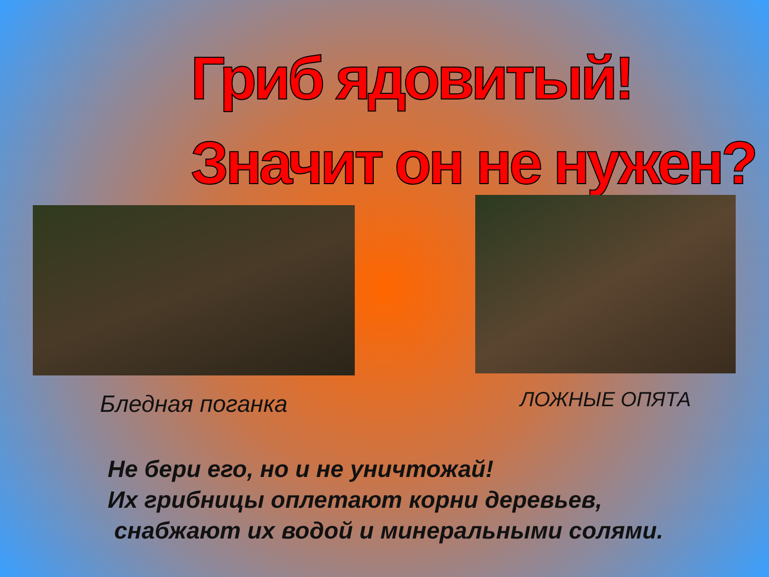Гриб ядовитый!
Значит он не нужен?
Бледная поганка
ЛОЖНЫЕ ОПЯТА
Не бери его, но и не уничтожай!
Их грибницы оплетают корни деревьев,
снабжают их водой и минеральными солями.